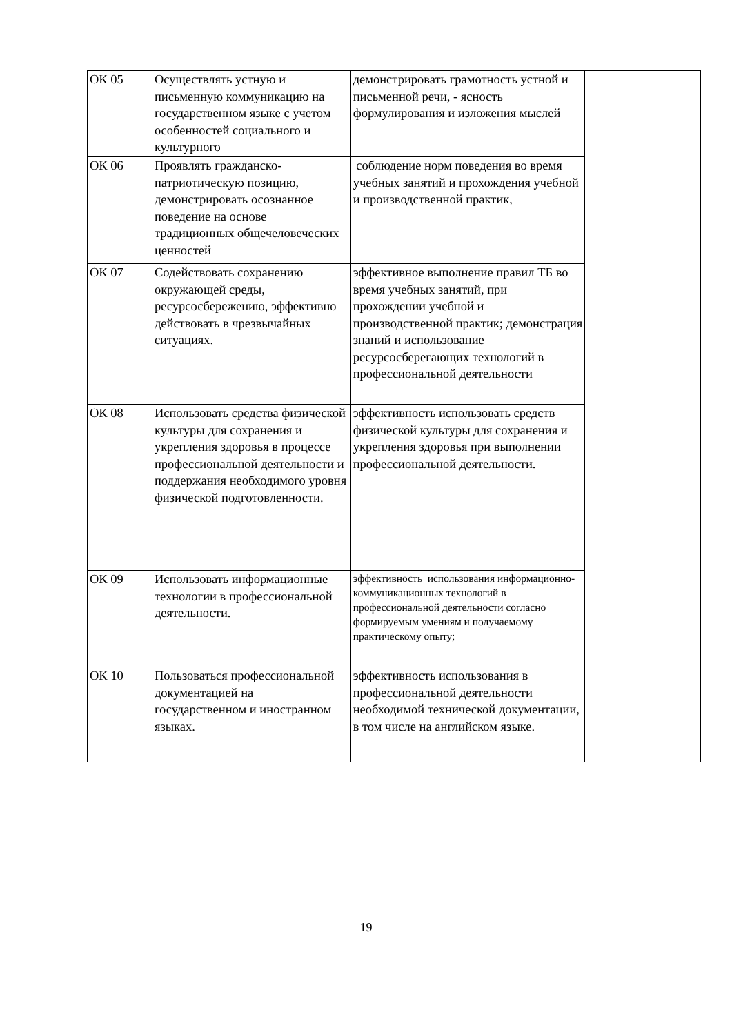| ОК 05 | Осуществлять устную и письменную коммуникацию на государственном языке с учетом особенностей социального и культурного | демонстрировать грамотность устной и письменной речи, - ясность формулирования и изложения мыслей | |
| ОК 06 | Проявлять гражданско-патриотическую позицию, демонстрировать осознанное поведение на основе традиционных общечеловеческих ценностей | соблюдение норм поведения во время учебных занятий и прохождения учебной и производственной практик, | |
| ОК 07 | Содействовать сохранению окружающей среды, ресурсосбережению, эффективно действовать в чрезвычайных ситуациях. | эффективное выполнение правил ТБ во время учебных занятий, при прохождении учебной и производственной практик; демонстрация знаний и использование ресурсосберегающих технологий в профессиональной деятельности | |
| ОК 08 | Использовать средства физической культуры для сохранения и укрепления здоровья в процессе профессиональной деятельности и поддержания необходимого уровня физической подготовленности. | эффективность использовать средств физической культуры для сохранения и укрепления здоровья при выполнении профессиональной деятельности. | |
| ОК 09 | Использовать информационные технологии в профессиональной деятельности. | эффективность использования информационно-коммуникационных технологий в профессиональной деятельности согласно формируемым умениям и получаемому практическому опыту; | |
| ОК 10 | Пользоваться профессиональной документацией на государственном и иностранном языках. | эффективность использования в профессиональной деятельности необходимой технической документации, в том числе на английском языке. | |
19